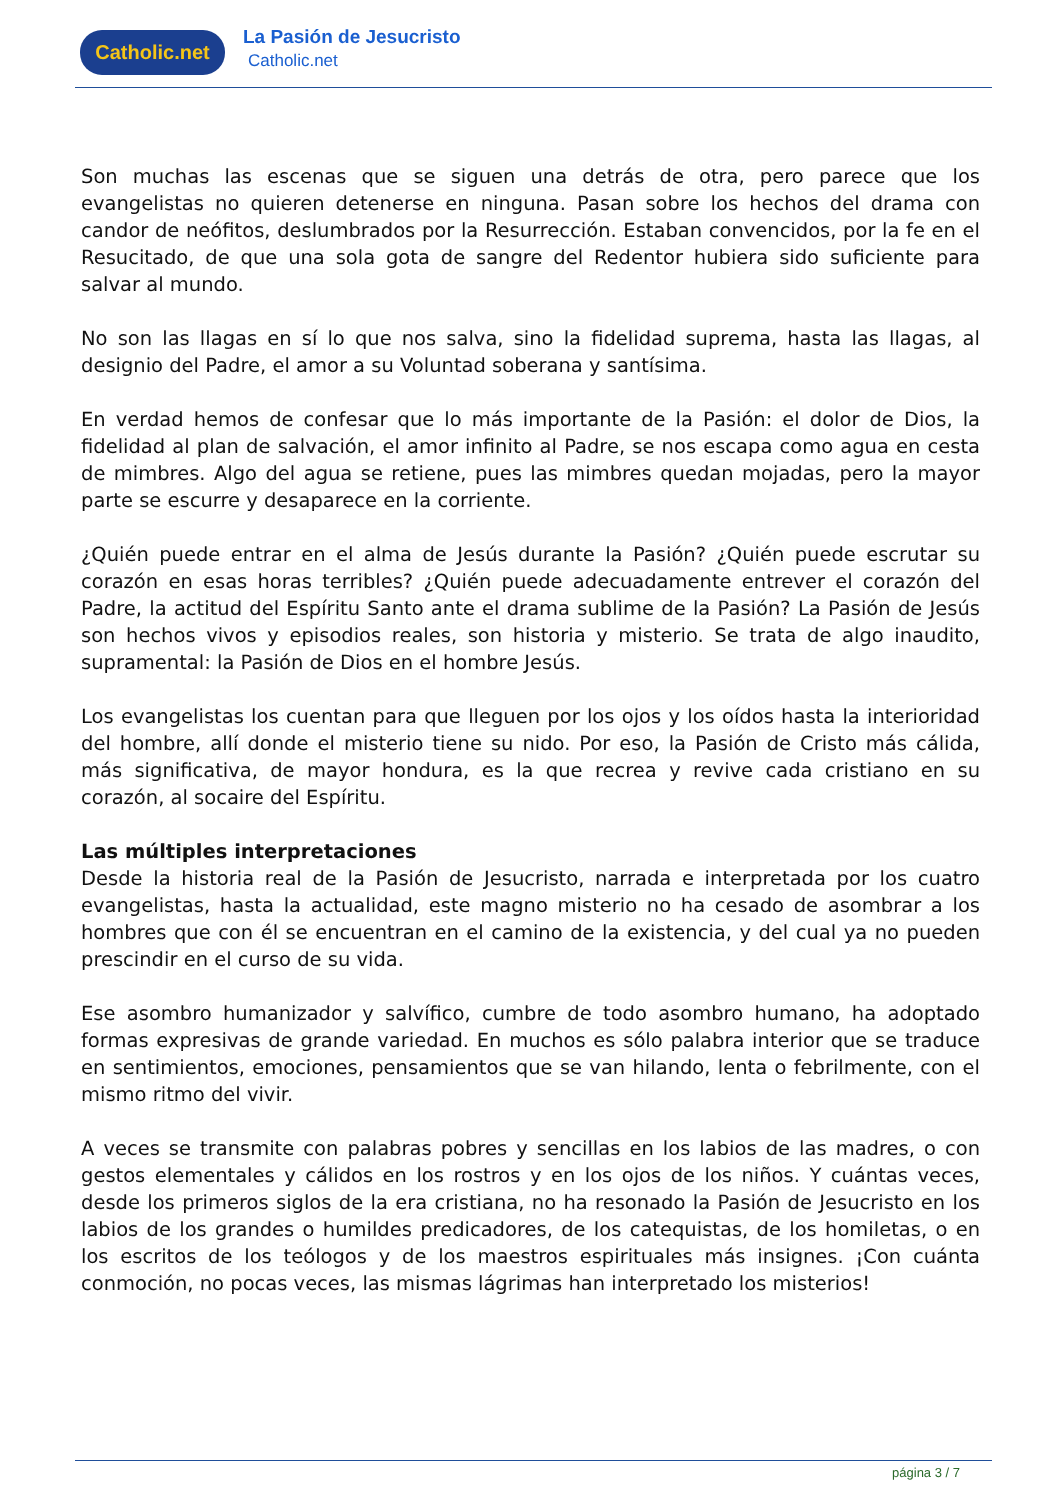Catholic.net La Pasión de Jesucristo
Catholic.net
Son muchas las escenas que se siguen una detrás de otra, pero parece que los evangelistas no quieren detenerse en ninguna. Pasan sobre los hechos del drama con candor de neófitos, deslumbrados por la Resurrección. Estaban convencidos, por la fe en el Resucitado, de que una sola gota de sangre del Redentor hubiera sido suficiente para salvar al mundo.
No son las llagas en sí lo que nos salva, sino la fidelidad suprema, hasta las llagas, al designio del Padre, el amor a su Voluntad soberana y santísima.
En verdad hemos de confesar que lo más importante de la Pasión: el dolor de Dios, la fidelidad al plan de salvación, el amor infinito al Padre, se nos escapa como agua en cesta de mimbres. Algo del agua se retiene, pues las mimbres quedan mojadas, pero la mayor parte se escurre y desaparece en la corriente.
¿Quién puede entrar en el alma de Jesús durante la Pasión? ¿Quién puede escrutar su corazón en esas horas terribles? ¿Quién puede adecuadamente entrever el corazón del Padre, la actitud del Espíritu Santo ante el drama sublime de la Pasión? La Pasión de Jesús son hechos vivos y episodios reales, son historia y misterio. Se trata de algo inaudito, supramental: la Pasión de Dios en el hombre Jesús.
Los evangelistas los cuentan para que lleguen por los ojos y los oídos hasta la interioridad del hombre, allí donde el misterio tiene su nido. Por eso, la Pasión de Cristo más cálida, más significativa, de mayor hondura, es la que recrea y revive cada cristiano en su corazón, al socaire del Espíritu.
Las múltiples interpretaciones
Desde la historia real de la Pasión de Jesucristo, narrada e interpretada por los cuatro evangelistas, hasta la actualidad, este magno misterio no ha cesado de asombrar a los hombres que con él se encuentran en el camino de la existencia, y del cual ya no pueden prescindir en el curso de su vida.
Ese asombro humanizador y salvífico, cumbre de todo asombro humano, ha adoptado formas expresivas de grande variedad. En muchos es sólo palabra interior que se traduce en sentimientos, emociones, pensamientos que se van hilando, lenta o febrilmente, con el mismo ritmo del vivir.
A veces se transmite con palabras pobres y sencillas en los labios de las madres, o con gestos elementales y cálidos en los rostros y en los ojos de los niños. Y cuántas veces, desde los primeros siglos de la era cristiana, no ha resonado la Pasión de Jesucristo en los labios de los grandes o humildes predicadores, de los catequistas, de los homiletas, o en los escritos de los teólogos y de los maestros espirituales más insignes. ¡Con cuánta conmoción, no pocas veces, las mismas lágrimas han interpretado los misterios!
página 3 / 7